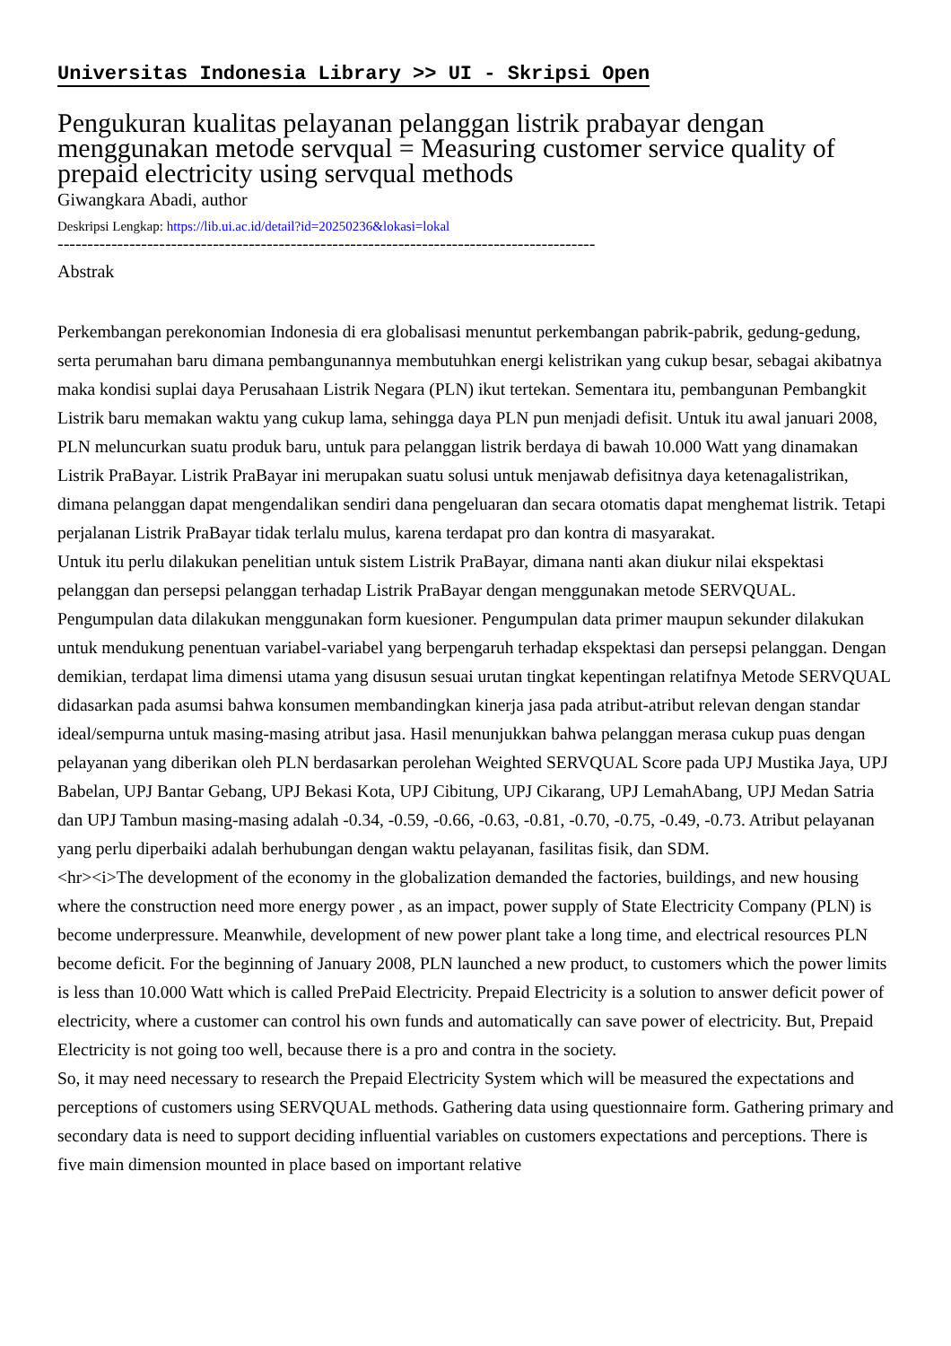Universitas Indonesia Library >> UI - Skripsi Open
Pengukuran kualitas pelayanan pelanggan listrik prabayar dengan menggunakan metode servqual = Measuring customer service quality of prepaid electricity using servqual methods
Giwangkara Abadi, author
Deskripsi Lengkap: https://lib.ui.ac.id/detail?id=20250236&lokasi=lokal
------------------------------------------------------------------------------------------
Abstrak
Perkembangan perekonomian Indonesia di era globalisasi menuntut perkembangan pabrik-pabrik, gedung-gedung, serta perumahan baru dimana pembangunannya membutuhkan energi kelistrikan yang cukup besar, sebagai akibatnya maka kondisi suplai daya Perusahaan Listrik Negara (PLN) ikut tertekan. Sementara itu, pembangunan Pembangkit Listrik baru memakan waktu yang cukup lama, sehingga daya PLN pun menjadi defisit. Untuk itu awal januari 2008, PLN meluncurkan suatu produk baru, untuk para pelanggan listrik berdaya di bawah 10.000 Watt yang dinamakan Listrik PraBayar. Listrik PraBayar ini merupakan suatu solusi untuk menjawab defisitnya daya ketenagalistrikan, dimana pelanggan dapat mengendalikan sendiri dana pengeluaran dan secara otomatis dapat menghemat listrik. Tetapi perjalanan Listrik PraBayar tidak terlalu mulus, karena terdapat pro dan kontra di masyarakat.
Untuk itu perlu dilakukan penelitian untuk sistem Listrik PraBayar, dimana nanti akan diukur nilai ekspektasi pelanggan dan persepsi pelanggan terhadap Listrik PraBayar dengan menggunakan metode SERVQUAL. Pengumpulan data dilakukan menggunakan form kuesioner. Pengumpulan data primer maupun sekunder dilakukan untuk mendukung penentuan variabel-variabel yang berpengaruh terhadap ekspektasi dan persepsi pelanggan. Dengan demikian, terdapat lima dimensi utama yang disusun sesuai urutan tingkat kepentingan relatifnya Metode SERVQUAL didasarkan pada asumsi bahwa konsumen membandingkan kinerja jasa pada atribut-atribut relevan dengan standar ideal/sempurna untuk masing-masing atribut jasa. Hasil menunjukkan bahwa pelanggan merasa cukup puas dengan pelayanan yang diberikan oleh PLN berdasarkan perolehan Weighted SERVQUAL Score pada UPJ Mustika Jaya, UPJ Babelan, UPJ Bantar Gebang, UPJ Bekasi Kota, UPJ Cibitung, UPJ Cikarang, UPJ LemahAbang, UPJ Medan Satria dan UPJ Tambun masing-masing adalah -0.34, -0.59, -0.66, -0.63, -0.81, -0.70, -0.75, -0.49, -0.73. Atribut pelayanan yang perlu diperbaiki adalah berhubungan dengan waktu pelayanan, fasilitas fisik, dan SDM.
<hr><i>The development of the economy in the globalization demanded the factories, buildings, and new housing where the construction need more energy power , as an impact, power supply of State Electricity Company (PLN) is become underpressure. Meanwhile, development of new power plant take a long time, and electrical resources PLN become deficit. For the beginning of January 2008, PLN launched a new product, to customers which the power limits is less than 10.000 Watt which is called PrePaid Electricity. Prepaid Electricity is a solution to answer deficit power of electricity, where a customer can control his own funds and automatically can save power of electricity. But, Prepaid Electricity is not going too well, because there is a pro and contra in the society.
So, it may need necessary to research the Prepaid Electricity System which will be measured the expectations and perceptions of customers using SERVQUAL methods. Gathering data using questionnaire form. Gathering primary and secondary data is need to support deciding influential variables on customers expectations and perceptions. There is five main dimension mounted in place based on important relative